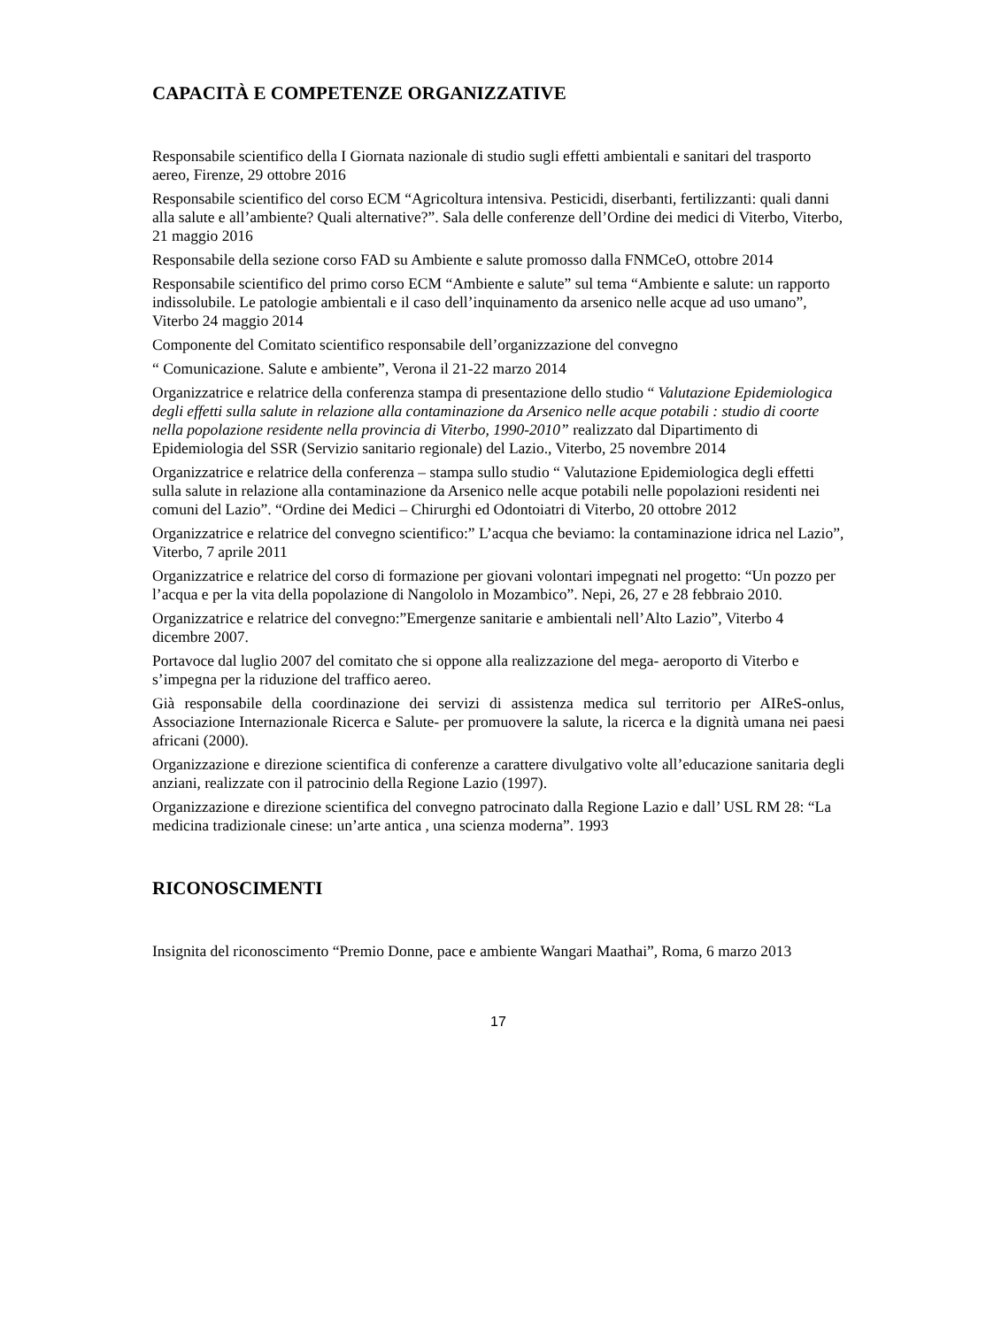CAPACITÀ E COMPETENZE ORGANIZZATIVE
Responsabile scientifico della I Giornata nazionale di studio sugli effetti ambientali e sanitari del trasporto aereo, Firenze, 29 ottobre 2016
Responsabile scientifico del corso ECM “Agricoltura intensiva. Pesticidi, diserbanti, fertilizzanti: quali danni alla salute e all’ambiente? Quali alternative?”. Sala delle conferenze dell’Ordine dei medici di Viterbo, Viterbo, 21 maggio 2016
Responsabile della sezione corso FAD su Ambiente e salute promosso dalla FNMCeO, ottobre 2014
Responsabile scientifico del primo corso ECM “Ambiente e salute” sul tema “Ambiente e salute: un rapporto indissolubile. Le patologie ambientali e il caso dell’inquinamento da arsenico nelle acque ad uso umano”, Viterbo 24 maggio 2014
Componente del Comitato scientifico responsabile dell’organizzazione del convegno
“ Comunicazione. Salute e ambiente”, Verona il 21-22 marzo 2014
Organizzatrice e relatrice della conferenza stampa di presentazione dello studio “ Valutazione Epidemiologica degli effetti sulla salute in relazione alla contaminazione da Arsenico nelle acque potabili : studio di coorte nella popolazione residente nella provincia di Viterbo, 1990-2010” realizzato dal Dipartimento di Epidemiologia del SSR (Servizio sanitario regionale) del Lazio., Viterbo, 25 novembre 2014
Organizzatrice e relatrice della conferenza – stampa sullo studio “ Valutazione Epidemiologica degli effetti sulla salute in relazione alla contaminazione da Arsenico nelle acque potabili nelle popolazioni residenti nei comuni del Lazio”. “Ordine dei Medici – Chirurghi ed Odontoiatri di Viterbo, 20 ottobre 2012
Organizzatrice e relatrice del convegno scientifico:” L’acqua che beviamo: la contaminazione idrica nel Lazio”, Viterbo, 7 aprile 2011
Organizzatrice e relatrice del corso di formazione per giovani volontari impegnati nel progetto: “Un pozzo per l’acqua e per la vita della popolazione di Nangololo in Mozambico”. Nepi, 26, 27 e 28 febbraio 2010.
Organizzatrice e relatrice del convegno:”Emergenze sanitarie e ambientali nell’Alto Lazio”, Viterbo 4 dicembre 2007.
Portavoce dal luglio 2007 del comitato che si oppone alla realizzazione del mega- aeroporto di Viterbo e s’impegna per la riduzione del traffico aereo.
Già responsabile della coordinazione dei servizi di assistenza medica sul territorio per AIReS-onlus, Associazione Internazionale Ricerca e Salute- per promuovere la salute, la ricerca e la dignità umana nei paesi africani (2000).
Organizzazione e direzione scientifica di conferenze a carattere divulgativo volte all’educazione sanitaria degli anziani, realizzate con il patrocinio della Regione Lazio (1997).
Organizzazione e direzione scientifica del convegno patrocinato dalla Regione Lazio e dall’ USL RM 28: “La medicina tradizionale cinese: un’arte antica , una scienza moderna”. 1993
RICONOSCIMENTI
Insignita del riconoscimento “Premio Donne, pace e ambiente Wangari Maathai”, Roma, 6 marzo 2013
17